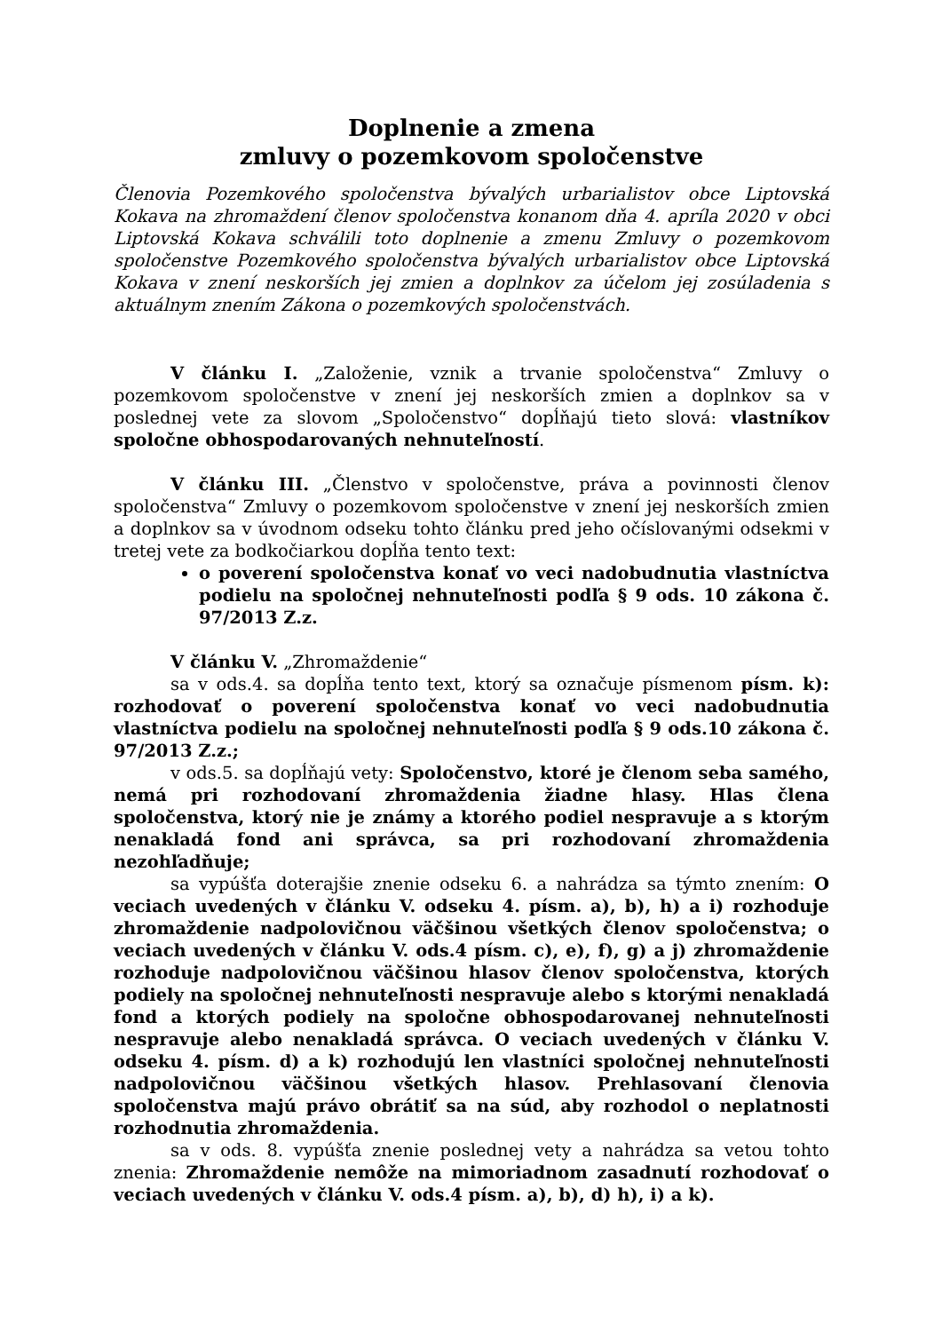Doplnenie a zmena
zmluvy o pozemkovom spoločenstve
Členovia Pozemkového spoločenstva bývalých urbarialistov obce Liptovská Kokava na zhromaždení členov spoločenstva konanom dňa 4. apríla 2020 v obci Liptovská Kokava schválili toto doplnenie a zmenu Zmluvy o pozemkovom spoločenstve Pozemkového spoločenstva bývalých urbarialistov obce Liptovská Kokava v znení neskorších jej zmien a doplnkov za účelom jej zosúladenia s aktuálnym znením Zákona o pozemkových spoločenstvách.
V článku I. „Založenie, vznik a trvanie spoločenstva“ Zmluvy o pozemkovom spoločenstve v znení jej neskorších zmien a doplnkov sa v poslednej vete za slovom „Spoločenstvo“ dopĺňajú tieto slová: vlastníkov spoločne obhospodarovaných nehnuteľností.
V článku III. „Členstvo v spoločenstve, práva a povinnosti členov spoločenstva“ Zmluvy o pozemkovom spoločenstve v znení jej neskorších zmien a doplnkov sa v úvodnom odseku tohto článku pred jeho očíslovanými odsekmi v tretej vete za bodkočiarkou dopĺňa tento text:
o poverení spoločenstva konať vo veci nadobudnutia vlastníctva podielu na spoločnej nehnuteľnosti podľa § 9 ods. 10 zákona č. 97/2013 Z.z.
V článku V. „Zhromaždenie“
sa v ods.4. sa dopĺňa tento text, ktorý sa označuje písmenom písm. k): rozhodovať o poverení spoločenstva konať vo veci nadobudnutia vlastníctva podielu na spoločnej nehnuteľnosti podľa § 9 ods.10 zákona č. 97/2013 Z.z.;
v ods.5. sa dopĺňajú vety: Spoločenstvo, ktoré je členom seba samého, nemá pri rozhodovaní zhromaždenia žiadne hlasy. Hlas člena spoločenstva, ktorý nie je známy a ktorého podiel nespravuje a s ktorým nenakladá fond ani správca, sa pri rozhodovaní zhromaždenia nezohľadňuje;
sa vypúšťa doterajšie znenie odseku 6. a nahrádza sa týmto znením: O veciach uvedených v článku V. odseku 4. písm. a), b), h) a i) rozhoduje zhromaždenie nadpolovičnou väčšinou všetkých členov spoločenstva; o veciach uvedených v článku V. ods.4 písm. c), e), f), g) a j) zhromaždenie rozhoduje nadpolovičnou väčšinou hlasov členov spoločenstva, ktorých podiely na spoločnej nehnuteľnosti nespravuje alebo s ktorými nenakladá fond a ktorých podiely na spoločne obhospodarovanej nehnuteľnosti nespravuje alebo nenakladá správca. O veciach uvedených v článku V. odseku 4. písm. d) a k) rozhodujú len vlastníci spoločnej nehnuteľnosti nadpolovičnou väčšinou všetkých hlasov. Prehlasovaní členovia spoločenstva majú právo obrátiť sa na súd, aby rozhodol o neplatnosti rozhodnutia zhromaždenia.
sa v ods. 8. vypúšťa znenie poslednej vety a nahrádza sa vetou tohto znenia: Zhromaždenie nemôže na mimoriadnom zasadnutí rozhodovať o veciach uvedených v článku V. ods.4 písm. a), b), d) h), i) a k).